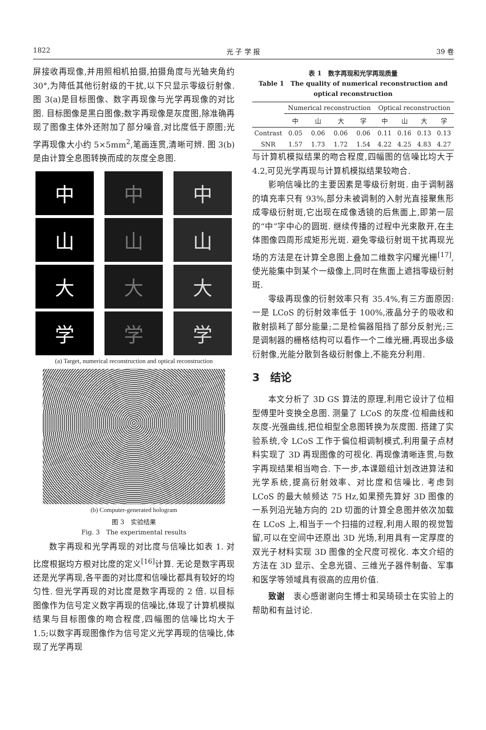1822 光 子 学 报 39 卷
屏接收再现像,并用照相机拍摄,拍摄角度与光轴夹角约 30°,为降低其他衍射级的干扰,以下只显示零级衍射像. 图 3(a)是目标图像、数字再现像与光学再现像的对比图. 目标图像是黑白图像;数字再现像是灰度图,除准确再现了图像主体外还附加了部分噪音,对比度低于原图;光学再现像大小约 5×5mm<sup>2</sup>,笔画连贯,清晰可辨. 图 3(b)是由计算全息图转换而成的灰度全息图.
中
中
中
山
山
山
大
大
大
学
学
学
(a) Target, numerical reconstruction and optical reconstruction
(b) Computer-generated hologram
图 3　实验结果
Fig. 3　The experimental results
数字再现和光学再现的对比度与信噪比如表 1. 对比度根据均方根对比度的定义<sup>[16]</sup>计算. 无论是数字再现还是光学再现,各平面的对比度和信噪比都具有较好的均匀性. 但光学再现的对比度是数字再现的 2 倍. 以目标图像作为信号定义数字再现的信噪比,体现了计算机模拟结果与目标图像的吻合程度,四幅图的信噪比均大于 1.5;以数字再现图像作为信号定义光学再现的信噪比,体现了光学再现
表 1　数字再现和光学再现质量
Table 1　The quality of numerical reconstruction and optical reconstruction
| | Numerical reconstruction | | | | Optical reconstruction | | | |
| --- | --- | --- | --- | --- | --- | --- | --- | --- |
| | 中 | 山 | 大 | 学 | 中 | 山 | 大 | 学 |
| Contrast | 0.05 | 0.06 | 0.06 | 0.06 | 0.11 | 0.16 | 0.13 | 0.13 |
| SNR | 1.57 | 1.73 | 1.72 | 1.54 | 4.22 | 4.25 | 4.83 | 4.27 |
与计算机模拟结果的吻合程度,四幅图的信噪比均大于 4.2,可见光学再现与计算机模拟结果较吻合.
影响信噪比的主要因素是零级衍射斑. 由于调制器的填充率只有 93%,部分未被调制的入射光直接聚焦形成零级衍射斑,它出现在成像透镜的后焦面上,即第一层的“中”字中心的圆斑. 继续传播的过程中光束散开,在主体图像四周形成矩形光斑. 避免零级衍射斑干扰再现光场的方法是在计算全息图上叠加二维数字闪耀光栅<sup>[17]</sup>,使光能集中到某个一级像上,同时在焦面上遮挡零级衍射斑.
零级再现像的衍射效率只有 35.4%,有三方面原因:一是 LCoS 的衍射效率低于 100%,液晶分子的吸收和散射损耗了部分能量;二是检偏器阻挡了部分反射光;三是调制器的栅格结构可以看作一个二维光栅,再现出多级衍射像,光能分散到各级衍射像上,不能充分利用.
3　结论
本文分析了 3D GS 算法的原理,利用它设计了位相型傅里叶变换全息图. 测量了 LCoS 的灰度-位相曲线和灰度-光强曲线,把位相型全息图转换为灰度图. 搭建了实验系统,令 LCoS 工作于偏位相调制模式,利用量子点材料实现了 3D 再现图像的可视化. 再现像清晰连贯,与数字再现结果相当吻合. 下一步,本课题组计划改进算法和光学系统,提高衍射效率、对比度和信噪比. 考虑到 LCoS 的最大帧频达 75 Hz,如果预先算好 3D 图像的一系列沿光轴方向的 2D 切面的计算全息图并依次加载在 LCoS 上,相当于一个扫描的过程,利用人眼的视觉暂留,可以在空间中还原出 3D 光场,利用具有一定厚度的双光子材料实现 3D 图像的全尺度可视化. 本文介绍的方法在 3D 显示、全息光镊、三维光子器件制备、军事和医学等领域具有很高的应用价值.
致谢　衷心感谢谢向生博士和吴琦硕士在实验上的帮助和有益讨论.